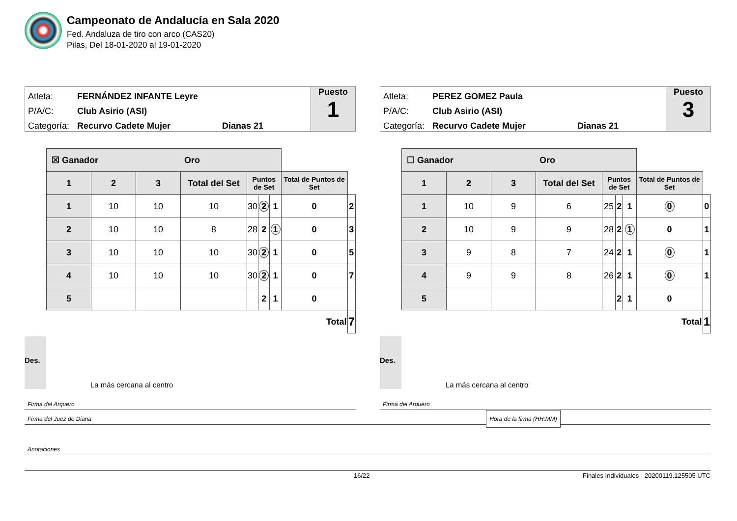Campeonato de Andalucía en Sala 2020
Fed. Andaluza de tiro con arco (CAS20)
Pilas, Del 18-01-2020 al 19-01-2020
Atleta: FERNÁNDEZ INFANTE Leyre
P/A/C: Club Asirio (ASI)
Categoría: Recurvo Cadete Mujer Dianas 21
Puesto
1
| ☒ Ganador Oro | | | | | | | | |
| --- | --- | --- | --- | --- | --- | --- | --- | --- |
| 1 | 2 | 3 | Total del Set | Puntos de Set | | | Total de Puntos de Set | |
| 1 | 10 | 10 | 10 | 30 | 2 | 1 | 0 | 2 |
| 2 | 10 | 10 | 8 | 28 | 2 | 1 | 0 | 3 |
| 3 | 10 | 10 | 10 | 30 | 2 | 1 | 0 | 5 |
| 4 | 10 | 10 | 10 | 30 | 2 | 1 | 0 | 7 |
| 5 | | | | | 2 | 1 | 0 | |
| Total | | | | | | | | 7 |
Des. La más cercana al centro
Firma del Arquero
Atleta: PEREZ GOMEZ Paula
P/A/C: Club Asirio (ASI)
Categoría: Recurvo Cadete Mujer Dianas 21
Puesto
3
| ☐ Ganador Oro | | | | | | | | |
| --- | --- | --- | --- | --- | --- | --- | --- | --- |
| 1 | 2 | 3 | Total del Set | Puntos de Set | | | Total de Puntos de Set | |
| 1 | 10 | 9 | 6 | 25 | 2 | 1 | 0 | 0 |
| 2 | 10 | 9 | 9 | 28 | 2 | 1 | 0 | 1 |
| 3 | 9 | 8 | 7 | 24 | 2 | 1 | 0 | 1 |
| 4 | 9 | 9 | 8 | 26 | 2 | 1 | 0 | 1 |
| 5 | | | | | 2 | 1 | 0 | |
| Total | | | | | | | | 1 |
Des. La más cercana al centro
Firma del Arquero
Firma del Juez de Diana Hora de la firma (HH:MM)
Anotaciones
16/22 Finales Individuales - 20200119.125505 UTC